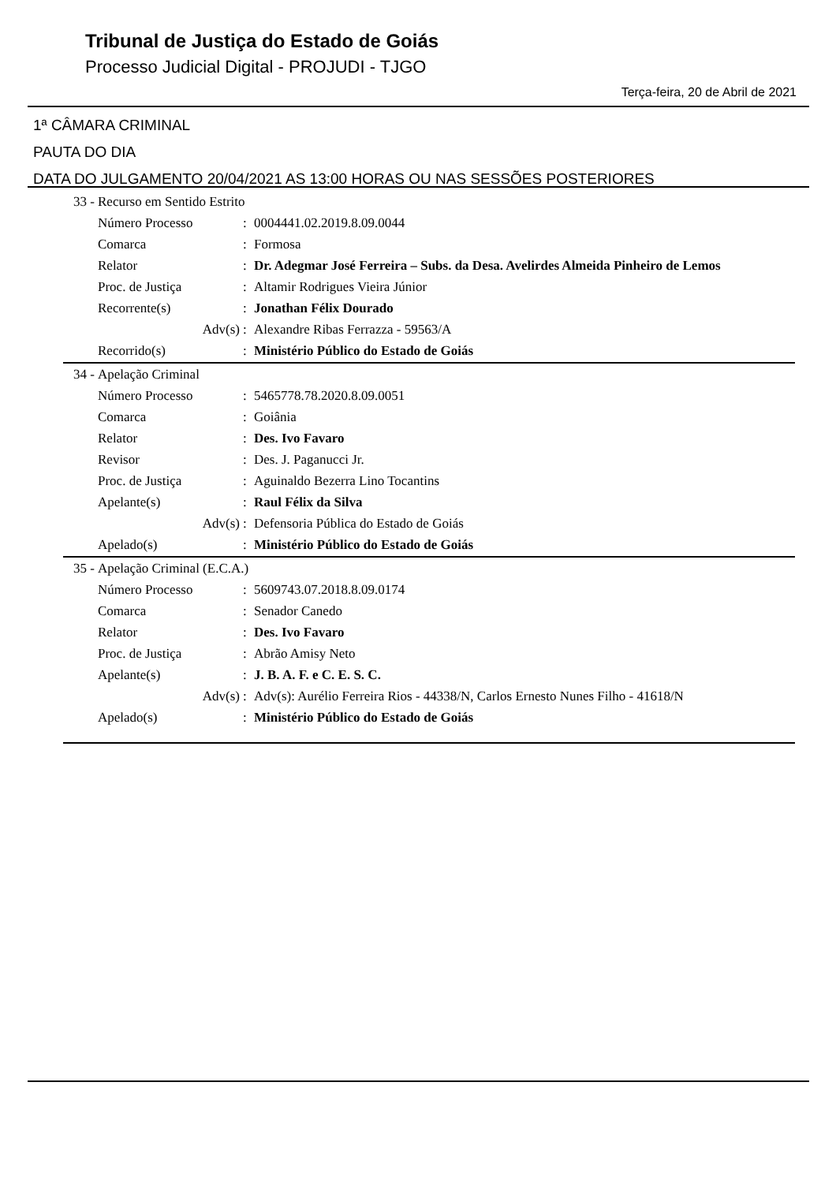Tribunal de Justiça do Estado de Goiás
Processo Judicial Digital - PROJUDI - TJGO
Terça-feira, 20 de Abril de 2021
1ª CÂMARA CRIMINAL
PAUTA DO DIA
DATA DO JULGAMENTO 20/04/2021 AS 13:00 HORAS OU NAS SESSÕES POSTERIORES
| 33 - | Recurso em Sentido Estrito | | |
| | Número Processo | : | 0004441.02.2019.8.09.0044 |
| | Comarca | : | Formosa |
| | Relator | : | Dr. Adegmar José Ferreira – Subs. da Desa. Avelirdes Almeida Pinheiro de Lemos |
| | Proc. de Justiça | : | Altamir Rodrigues Vieira Júnior |
| | Recorrente(s) | : | Jonathan Félix Dourado |
| | Adv(s) | : | Alexandre Ribas Ferrazza - 59563/A |
| | Recorrido(s) | : | Ministério Público do Estado de Goiás |
| 34 - | Apelação Criminal | | |
| | Número Processo | : | 5465778.78.2020.8.09.0051 |
| | Comarca | : | Goiânia |
| | Relator | : | Des. Ivo Favaro |
| | Revisor | : | Des. J. Paganucci Jr. |
| | Proc. de Justiça | : | Aguinaldo Bezerra Lino Tocantins |
| | Apelante(s) | : | Raul Félix da Silva |
| | Adv(s) | : | Defensoria Pública do Estado de Goiás |
| | Apelado(s) | : | Ministério Público do Estado de Goiás |
| 35 - | Apelação Criminal (E.C.A.) | | |
| | Número Processo | : | 5609743.07.2018.8.09.0174 |
| | Comarca | : | Senador Canedo |
| | Relator | : | Des. Ivo Favaro |
| | Proc. de Justiça | : | Abrão Amisy Neto |
| | Apelante(s) | : | J. B. A. F. e C. E. S. C. |
| | Adv(s) | : | Adv(s): Aurélio Ferreira Rios - 44338/N, Carlos Ernesto Nunes Filho - 41618/N |
| | Apelado(s) | : | Ministério Público do Estado de Goiás |